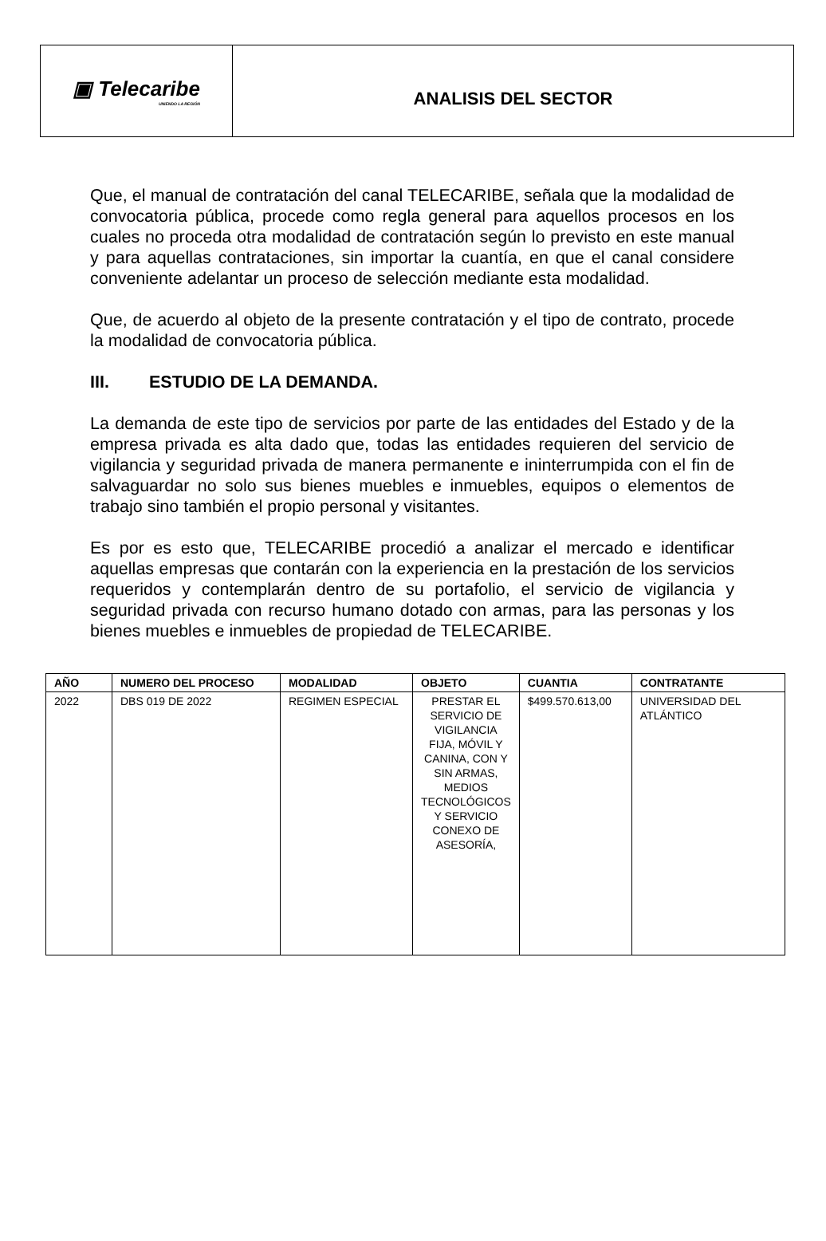▣ Telecaribe
UNIENDO LA REGIÓN
ANALISIS DEL SECTOR
Que, el manual de contratación del canal TELECARIBE, señala que la modalidad de convocatoria pública, procede como regla general para aquellos procesos en los cuales no proceda otra modalidad de contratación según lo previsto en este manual y para aquellas contrataciones, sin importar la cuantía, en que el canal considere conveniente adelantar un proceso de selección mediante esta modalidad.
Que, de acuerdo al objeto de la presente contratación y el tipo de contrato, procede la modalidad de convocatoria pública.
III. ESTUDIO DE LA DEMANDA.
La demanda de este tipo de servicios por parte de las entidades del Estado y de la empresa privada es alta dado que, todas las entidades requieren del servicio de vigilancia y seguridad privada de manera permanente e ininterrumpida con el fin de salvaguardar no solo sus bienes muebles e inmuebles, equipos o elementos de trabajo sino también el propio personal y visitantes.
Es por es esto que, TELECARIBE procedió a analizar el mercado e identificar aquellas empresas que contarán con la experiencia en la prestación de los servicios requeridos y contemplarán dentro de su portafolio, el servicio de vigilancia y seguridad privada con recurso humano dotado con armas, para las personas y los bienes muebles e inmuebles de propiedad de TELECARIBE.
| AÑO | NUMERO DEL PROCESO | MODALIDAD | OBJETO | CUANTIA | CONTRATANTE |
| --- | --- | --- | --- | --- | --- |
| 2022 | DBS 019 DE 2022 | REGIMEN ESPECIAL | PRESTAR EL SERVICIO DE VIGILANCIA FIJA, MÓVIL Y CANINA, CON Y SIN ARMAS, MEDIOS TECNOLÓGICOS Y SERVICIO CONEXO DE ASESORÍA, | $499.570.613,00 | UNIVERSIDAD DEL ATLÁNTICO |